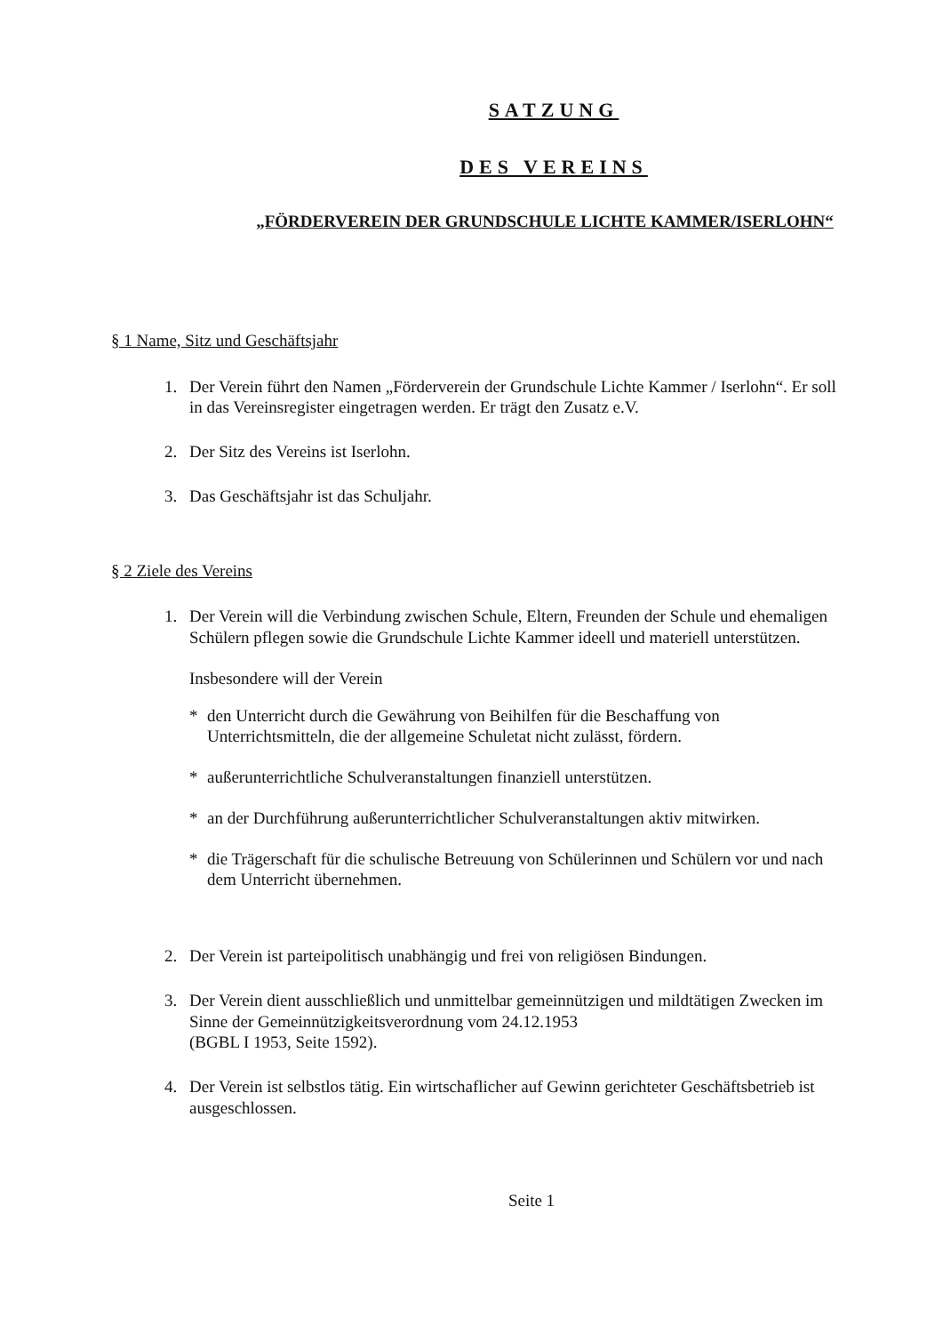SATZUNG
DES VEREINS
„FÖRDERVEREIN DER GRUNDSCHULE LICHTE KAMMER/ISERLOHN“
§ 1 Name, Sitz und Geschäftsjahr
1. Der Verein führt den Namen „Förderverein der Grundschule Lichte Kammer / Iserlohn“. Er soll in das Vereinsregister eingetragen werden. Er trägt den Zusatz e.V.
2. Der Sitz des Vereins ist Iserlohn.
3. Das Geschäftsjahr ist das Schuljahr.
§ 2 Ziele des Vereins
1. Der Verein will die Verbindung zwischen Schule, Eltern, Freunden der Schule und ehemaligen Schülern pflegen sowie die Grundschule Lichte Kammer ideell und materiell unterstützen.
Insbesondere will der Verein
* den Unterricht durch die Gewährung von Beihilfen für die Beschaffung von Unterrichtsmitteln, die der allgemeine Schuletat nicht zulässt, fördern.
* außerunterrichtliche Schulveranstaltungen finanziell unterstützen.
* an der Durchführung außerunterrichtlicher Schulveranstaltungen aktiv mitwirken.
* die Trägerschaft für die schulische Betreuung von Schülerinnen und Schülern vor und nach dem Unterricht übernehmen.
2. Der Verein ist parteipolitisch unabhängig und frei von religiösen Bindungen.
3. Der Verein dient ausschließlich und unmittelbar gemeinnützigen und mildtätigen Zwecken im Sinne der Gemeinnützigkeitsverordnung vom 24.12.1953
(BGBL I 1953, Seite 1592).
4. Der Verein ist selbstlos tätig. Ein wirtschaflicher auf Gewinn gerichteter Geschäftsbetrieb ist ausgeschlossen.
Seite 1